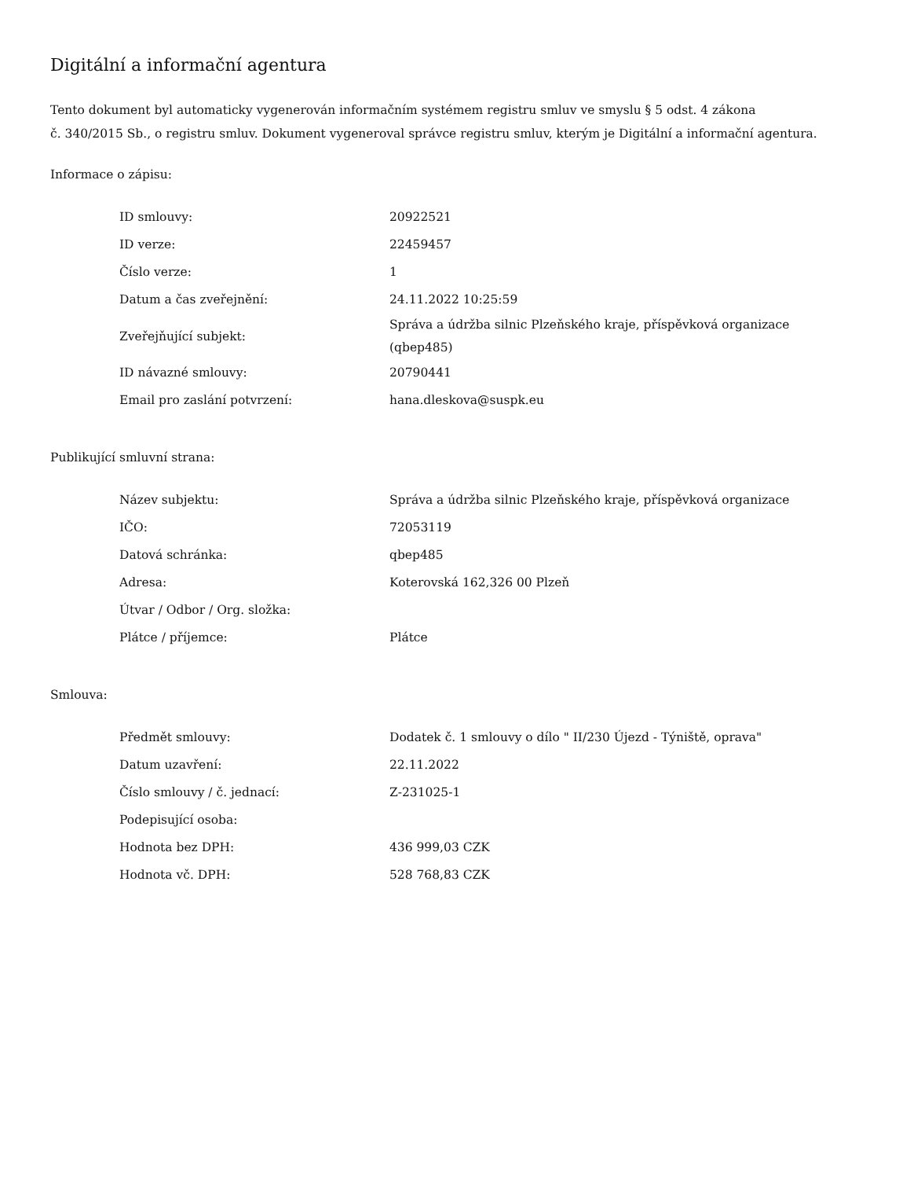Digitální a informační agentura
Tento dokument byl automaticky vygenerován informačním systémem registru smluv ve smyslu § 5 odst. 4 zákona
č. 340/2015 Sb., o registru smluv. Dokument vygeneroval správce registru smluv, kterým je Digitální a informační agentura.
Informace o zápisu:
| ID smlouvy: | 20922521 |
| ID verze: | 22459457 |
| Číslo verze: | 1 |
| Datum a čas zveřejnění: | 24.11.2022 10:25:59 |
| Zveřejňující subjekt: | Správa a údržba silnic Plzeňského kraje, příspěvková organizace (qbep485) |
| ID návazné smlouvy: | 20790441 |
| Email pro zaslání potvrzení: | hana.dleskova@suspk.eu |
Publikující smluvní strana:
| Název subjektu: | Správa a údržba silnic Plzeňského kraje, příspěvková organizace |
| IČO: | 72053119 |
| Datová schránka: | qbep485 |
| Adresa: | Koterovská 162,326 00 Plzeň |
| Útvar / Odbor / Org. složka: | |
| Plátce / příjemce: | Plátce |
Smlouva:
| Předmět smlouvy: | Dodatek č. 1 smlouvy o dílo " II/230 Újezd - Týniště, oprava" |
| Datum uzavření: | 22.11.2022 |
| Číslo smlouvy / č. jednací: | Z-231025-1 |
| Podepisující osoba: | |
| Hodnota bez DPH: | 436 999,03 CZK |
| Hodnota vč. DPH: | 528 768,83 CZK |